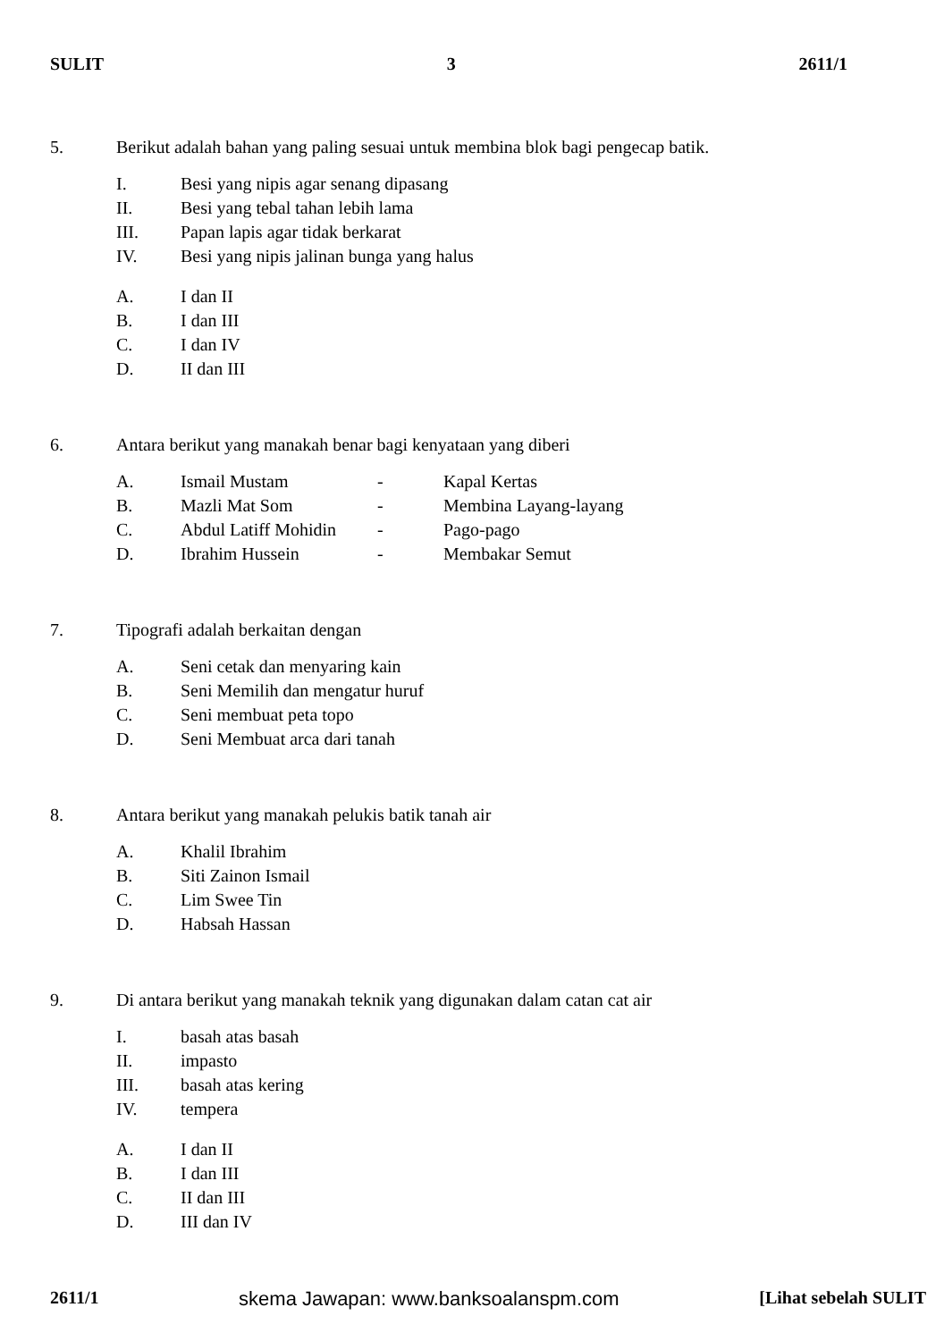SULIT 3 2611/1
5. Berikut adalah bahan yang paling sesuai untuk membina blok bagi pengecap batik.
I. Besi yang nipis agar senang dipasang
II. Besi yang tebal tahan lebih lama
III. Papan lapis agar tidak berkarat
IV. Besi yang nipis jalinan bunga yang halus
A. I dan II
B. I dan III
C. I dan IV
D. II dan III
6. Antara berikut yang manakah benar bagi kenyataan yang diberi
A. Ismail Mustam - Kapal Kertas
B. Mazli Mat Som - Membina Layang-layang
C. Abdul Latiff Mohidin - Pago-pago
D. Ibrahim Hussein - Membakar Semut
7. Tipografi adalah berkaitan dengan
A. Seni cetak dan menyaring kain
B. Seni Memilih dan mengatur huruf
C. Seni membuat peta topo
D. Seni Membuat arca dari tanah
8. Antara berikut yang manakah pelukis batik tanah air
A. Khalil Ibrahim
B. Siti Zainon Ismail
C. Lim Swee Tin
D. Habsah Hassan
9. Di antara berikut yang manakah teknik yang digunakan dalam catan cat air
I. basah atas basah
II. impasto
III. basah atas kering
IV. tempera
A. I dan II
B. I dan III
C. II dan III
D. III dan IV
2611/1 skema Jawapan: www.banksoalanspm.com [Lihat sebelah SULIT